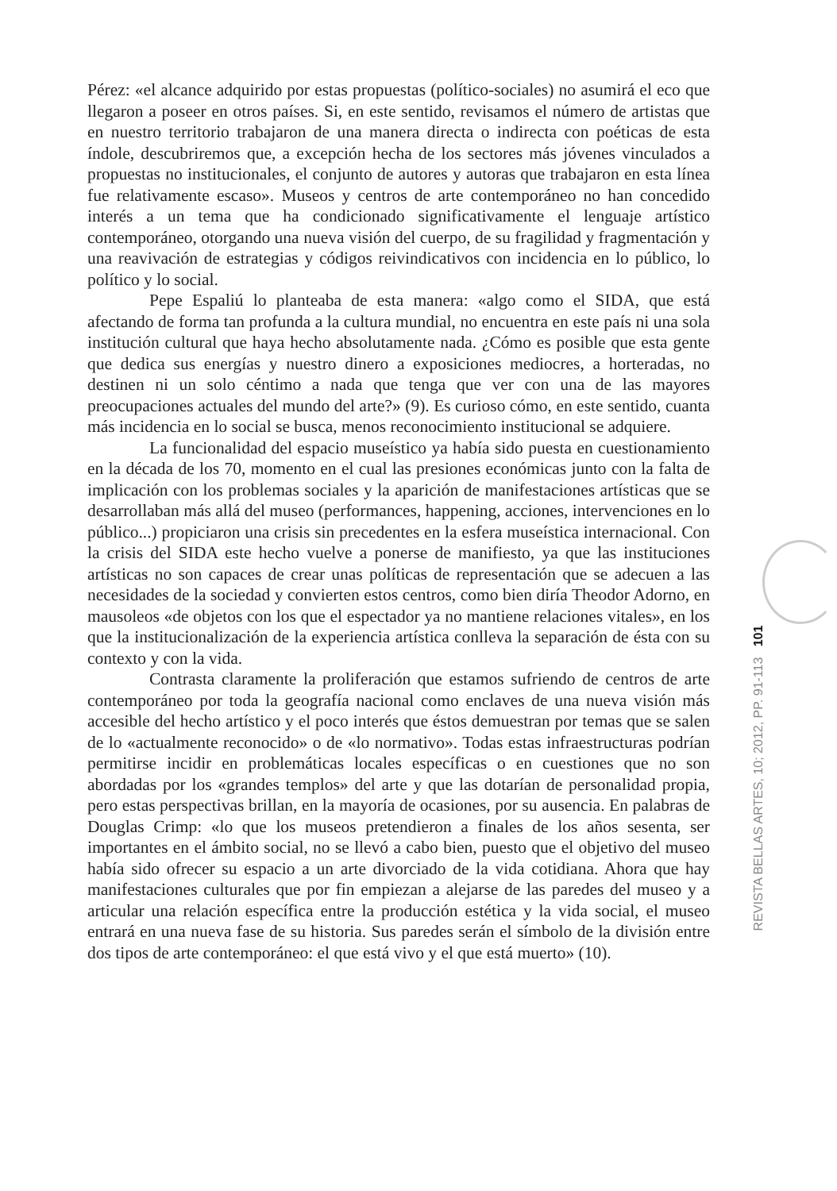Pérez: «el alcance adquirido por estas propuestas (político-sociales) no asumirá el eco que llegaron a poseer en otros países. Si, en este sentido, revisamos el número de artistas que en nuestro territorio trabajaron de una manera directa o indirecta con poéticas de esta índole, descubriremos que, a excepción hecha de los sectores más jóvenes vinculados a propuestas no institucionales, el conjunto de autores y autoras que trabajaron en esta línea fue relativamente escaso». Museos y centros de arte contemporáneo no han concedido interés a un tema que ha condicionado significativamente el lenguaje artístico contemporáneo, otorgando una nueva visión del cuerpo, de su fragilidad y fragmentación y una reavivación de estrategias y códigos reivindicativos con incidencia en lo público, lo político y lo social.
Pepe Espaliú lo planteaba de esta manera: «algo como el SIDA, que está afectando de forma tan profunda a la cultura mundial, no encuentra en este país ni una sola institución cultural que haya hecho absolutamente nada. ¿Cómo es posible que esta gente que dedica sus energías y nuestro dinero a exposiciones mediocres, a horteradas, no destinen ni un solo céntimo a nada que tenga que ver con una de las mayores preocupaciones actuales del mundo del arte?» (9). Es curioso cómo, en este sentido, cuanta más incidencia en lo social se busca, menos reconocimiento institucional se adquiere.
La funcionalidad del espacio museístico ya había sido puesta en cuestionamiento en la década de los 70, momento en el cual las presiones económicas junto con la falta de implicación con los problemas sociales y la aparición de manifestaciones artísticas que se desarrollaban más allá del museo (performances, happening, acciones, intervenciones en lo público...) propiciaron una crisis sin precedentes en la esfera museística internacional. Con la crisis del SIDA este hecho vuelve a ponerse de manifiesto, ya que las instituciones artísticas no son capaces de crear unas políticas de representación que se adecuen a las necesidades de la sociedad y convierten estos centros, como bien diría Theodor Adorno, en mausoleos «de objetos con los que el espectador ya no mantiene relaciones vitales», en los que la institucionalización de la experiencia artística conlleva la separación de ésta con su contexto y con la vida.
Contrasta claramente la proliferación que estamos sufriendo de centros de arte contemporáneo por toda la geografía nacional como enclaves de una nueva visión más accesible del hecho artístico y el poco interés que éstos demuestran por temas que se salen de lo «actualmente reconocido» o de «lo normativo». Todas estas infraestructuras podrían permitirse incidir en problemáticas locales específicas o en cuestiones que no son abordadas por los «grandes templos» del arte y que las dotarían de personalidad propia, pero estas perspectivas brillan, en la mayoría de ocasiones, por su ausencia. En palabras de Douglas Crimp: «lo que los museos pretendieron a finales de los años sesenta, ser importantes en el ámbito social, no se llevó a cabo bien, puesto que el objetivo del museo había sido ofrecer su espacio a un arte divorciado de la vida cotidiana. Ahora que hay manifestaciones culturales que por fin empiezan a alejarse de las paredes del museo y a articular una relación específica entre la producción estética y la vida social, el museo entrará en una nueva fase de su historia. Sus paredes serán el símbolo de la división entre dos tipos de arte contemporáneo: el que está vivo y el que está muerto» (10).
REVISTA BELLAS ARTES, 10; 2012, PP. 91-113 101